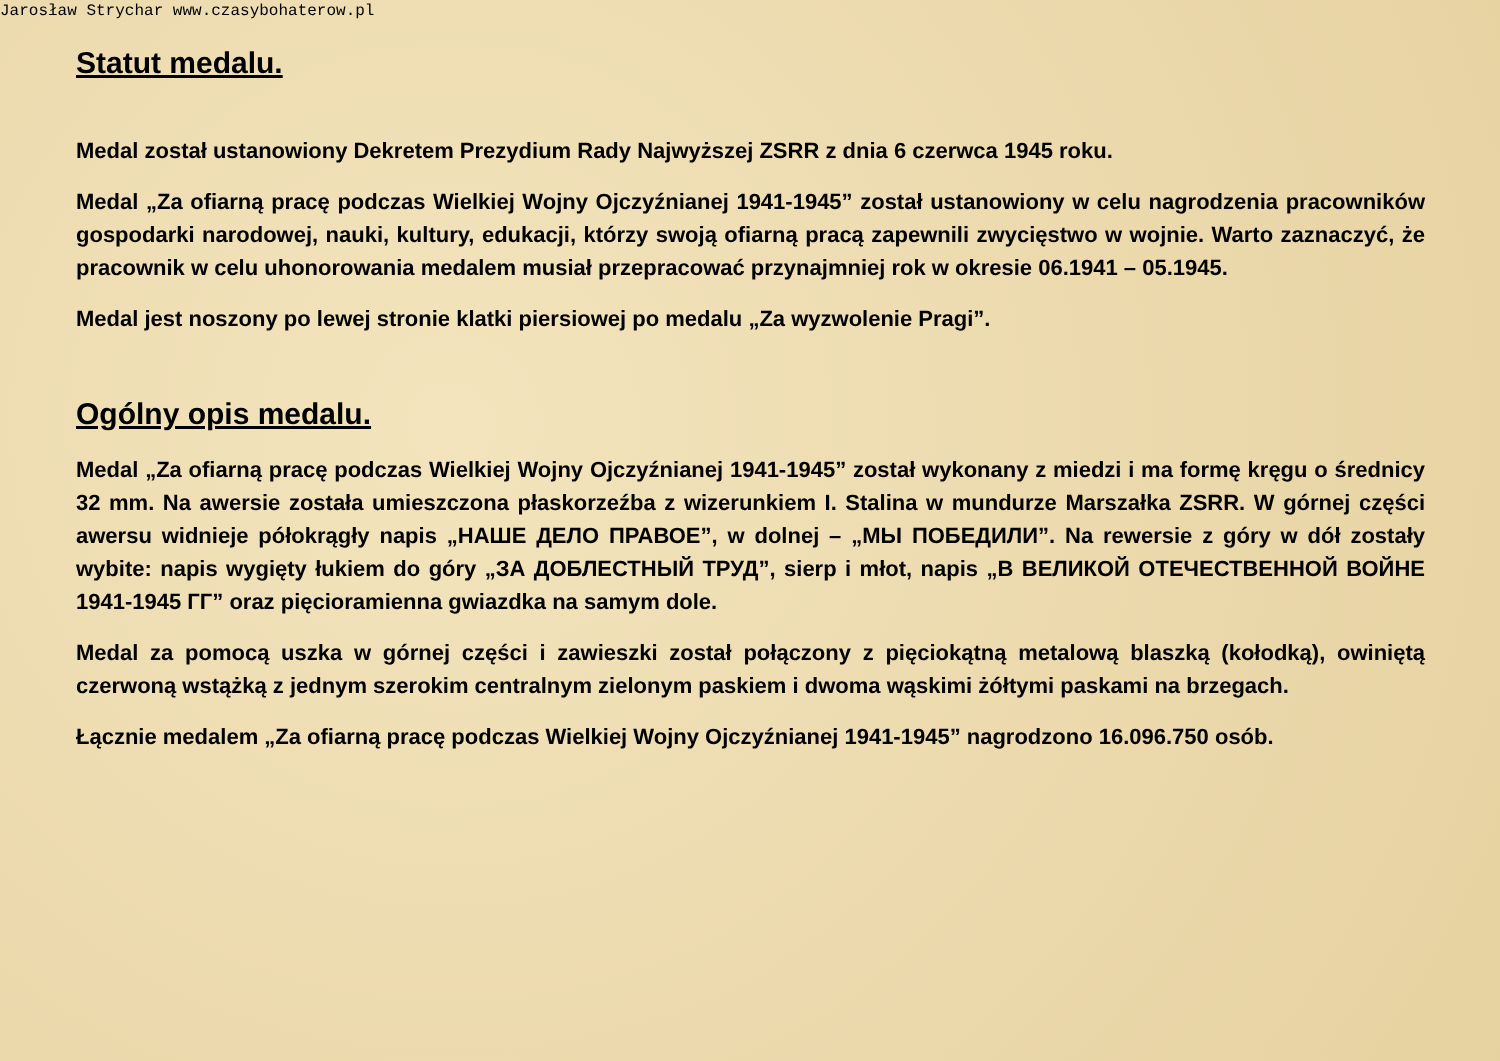Jarosław Strychar www.czasybohaterow.pl
Statut medalu.
Medal został ustanowiony Dekretem Prezydium Rady Najwyższej ZSRR z dnia 6 czerwca 1945 roku.
Medal „Za ofiarną pracę podczas Wielkiej Wojny Ojczyźnianej 1941-1945” został ustanowiony w celu nagrodzenia pracowników gospodarki narodowej, nauki, kultury, edukacji, którzy swoją ofiarną pracą zapewnili zwycięstwo w wojnie. Warto zaznaczyć, że pracownik w celu uhonorowania medalem musiał przepracować przynajmniej rok w okresie 06.1941 – 05.1945.
Medal jest noszony po lewej stronie klatki piersiowej po medalu „Za wyzwolenie Pragi”.
Ogólny opis medalu.
Medal „Za ofiarną pracę podczas Wielkiej Wojny Ojczyźnianej 1941-1945” został wykonany z miedzi i ma formę kręgu o średnicy 32 mm. Na awersie została umieszczona płaskorzeźba z wizerunkiem I. Stalina w mundurze Marszałka ZSRR. W górnej części awersu widnieje półokrągły napis „НАШЕ ДЕЛО ПРАВОЕ”, w dolnej – „МЫ ПОБЕДИЛИ”. Na rewersie z góry w dół zostały wybite: napis wygięty łukiem do góry „ЗА ДОБЛЕСТНЫЙ ТРУД”, sierp i młot, napis „В ВЕЛИКОЙ ОТЕЧЕСТВЕННОЙ ВОЙНЕ 1941-1945 ГГ” oraz pięcioramienna gwiazdka na samym dole.
Medal za pomocą uszka w górnej części i zawieszki został połączony z pięciokątną metalową blaszką (kołodką), owiniętą czerwoną wstążką z jednym szerokim centralnym zielonym paskiem i dwoma wąskimi żółtymi paskami na brzegach.
Łącznie medalem „Za ofiarną pracę podczas Wielkiej Wojny Ojczyźnianej 1941-1945” nagrodzono 16.096.750 osób.